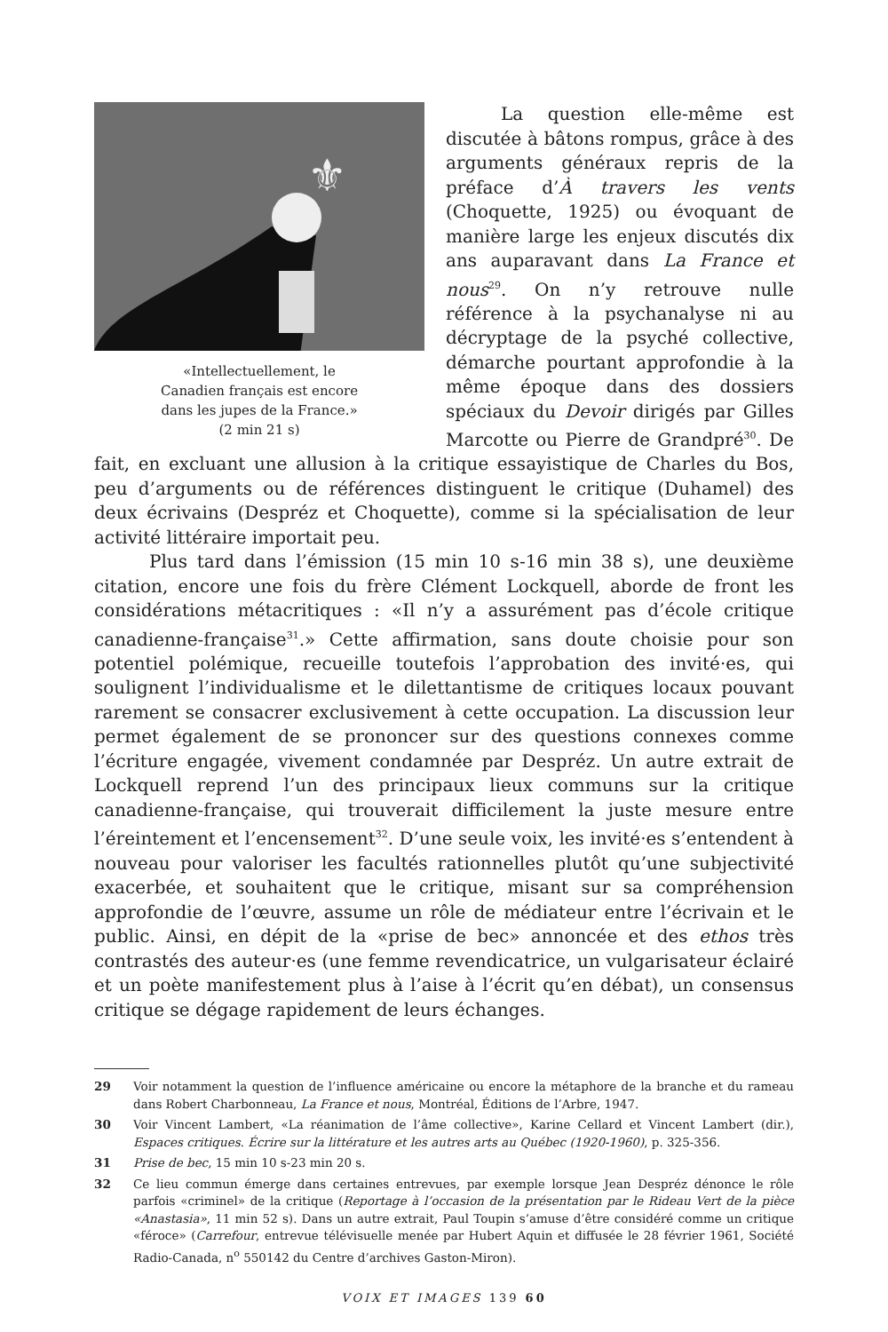⚜
«Intellectuellement, le
Canadien français est encore
dans les jupes de la France.»
(2 min 21 s)
La question elle-même est discutée à bâtons rompus, grâce à des arguments généraux repris de la préface d’À travers les vents (Choquette, 1925) ou évoquant de manière large les enjeux discutés dix ans auparavant dans La France et nous<sup>29</sup>. On n’y retrouve nulle référence à la psychanalyse ni au décryptage de la psyché collective, démarche pourtant approfondie à la même époque dans des dossiers spéciaux du Devoir dirigés par Gilles Marcotte ou Pierre de Grandpré<sup>30</sup>. De fait, en excluant une allusion à la critique essayistique de Charles du Bos, peu d’arguments ou de références distinguent le critique (Duhamel) des deux écrivains (Despréz et Choquette), comme si la spécialisation de leur activité littéraire importait peu.
Plus tard dans l’émission (15 min 10 s-16 min 38 s), une deuxième citation, encore une fois du frère Clément Lockquell, aborde de front les considérations métacritiques : «Il n’y a assurément pas d’école critique canadienne-française<sup>31</sup>.» Cette affirmation, sans doute choisie pour son potentiel polémique, recueille toutefois l’approbation des invité·es, qui soulignent l’individualisme et le dilettantisme de critiques locaux pouvant rarement se consacrer exclusivement à cette occupation. La discussion leur permet également de se prononcer sur des questions connexes comme l’écriture engagée, vivement condamnée par Despréz. Un autre extrait de Lockquell reprend l’un des principaux lieux communs sur la critique canadienne-française, qui trouverait difficilement la juste mesure entre l’éreintement et l’encensement<sup>32</sup>. D’une seule voix, les invité·es s’entendent à nouveau pour valoriser les facultés rationnelles plutôt qu’une subjectivité exacerbée, et souhaitent que le critique, misant sur sa compréhension approfondie de l’œuvre, assume un rôle de médiateur entre l’écrivain et le public. Ainsi, en dépit de la «prise de bec» annoncée et des ethos très contrastés des auteur·es (une femme revendicatrice, un vulgarisateur éclairé et un poète manifestement plus à l’aise à l’écrit qu’en débat), un consensus critique se dégage rapidement de leurs échanges.
29 Voir notamment la question de l’influence américaine ou encore la métaphore de la branche et du rameau dans Robert Charbonneau, La France et nous, Montréal, Éditions de l’Arbre, 1947.
30 Voir Vincent Lambert, «La réanimation de l’âme collective», Karine Cellard et Vincent Lambert (dir.), Espaces critiques. Écrire sur la littérature et les autres arts au Québec (1920-1960), p. 325-356.
31 Prise de bec, 15 min 10 s-23 min 20 s.
32 Ce lieu commun émerge dans certaines entrevues, par exemple lorsque Jean Despréz dénonce le rôle parfois «criminel» de la critique (Reportage à l’occasion de la présentation par le Rideau Vert de la pièce «Anastasia», 11 min 52 s). Dans un autre extrait, Paul Toupin s’amuse d’être considéré comme un critique «féroce» (Carrefour, entrevue télévisuelle menée par Hubert Aquin et diffusée le 28 février 1961, Société Radio-Canada, n<sup>o</sup> 550142 du Centre d’archives Gaston-Miron).
VOIX ET IMAGES 139 60